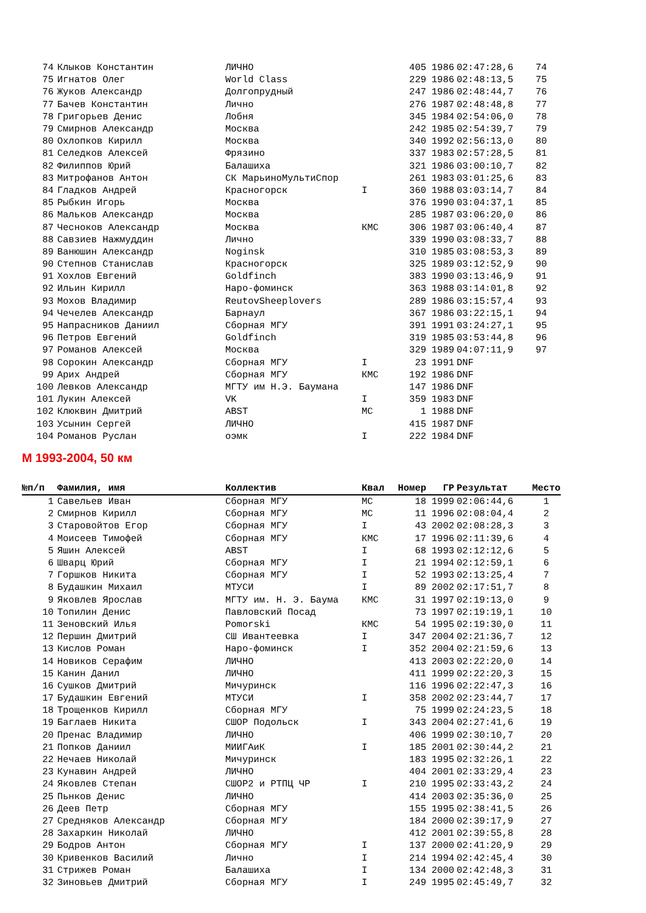| 74 | Клыков Константин | ЛИЧНО | | 405 | 1986 | 02:47:28,6 | 74 |
| 75 | Игнатов Олег | World Class | | 229 | 1986 | 02:48:13,5 | 75 |
| 76 | Жуков Александр | Долгопрудный | | 247 | 1986 | 02:48:44,7 | 76 |
| 77 | Бачев Константин | Лично | | 276 | 1987 | 02:48:48,8 | 77 |
| 78 | Григорьев Денис | Лобня | | 345 | 1984 | 02:54:06,0 | 78 |
| 79 | Смирнов Александр | Москва | | 242 | 1985 | 02:54:39,7 | 79 |
| 80 | Охлопков Кирилл | Москва | | 340 | 1992 | 02:56:13,0 | 80 |
| 81 | Селедков Алексей | Фрязино | | 337 | 1983 | 02:57:28,5 | 81 |
| 82 | Филиппов Юрий | Балашиха | | 321 | 1986 | 03:00:10,7 | 82 |
| 83 | Митрофанов Антон | СК МарьиноМультиСпор | | 261 | 1983 | 03:01:25,6 | 83 |
| 84 | Гладков Андрей | Красногорск | I | 360 | 1988 | 03:03:14,7 | 84 |
| 85 | Рыбкин Игорь | Москва | | 376 | 1990 | 03:04:37,1 | 85 |
| 86 | Мальков Александр | Москва | | 285 | 1987 | 03:06:20,0 | 86 |
| 87 | Чесноков Александр | Москва | КМС | 306 | 1987 | 03:06:40,4 | 87 |
| 88 | Савзиев Нажмуддин | Лично | | 339 | 1990 | 03:08:33,7 | 88 |
| 89 | Ванюшин Александр | Noginsk | | 310 | 1985 | 03:08:53,3 | 89 |
| 90 | Степнов Станислав | Красногорск | | 325 | 1989 | 03:12:52,9 | 90 |
| 91 | Хохлов Евгений | Goldfinch | | 383 | 1990 | 03:13:46,9 | 91 |
| 92 | Ильин Кирилл | Наро-фоминск | | 363 | 1988 | 03:14:01,8 | 92 |
| 93 | Мохов Владимир | ReutovSheeplovers | | 289 | 1986 | 03:15:57,4 | 93 |
| 94 | Чечелев Александр | Барнаул | | 367 | 1986 | 03:22:15,1 | 94 |
| 95 | Напрасников Даниил | Сборная МГУ | | 391 | 1991 | 03:24:27,1 | 95 |
| 96 | Петров Евгений | Goldfinch | | 319 | 1985 | 03:53:44,8 | 96 |
| 97 | Романов Алексей | Москва | | 329 | 1989 | 04:07:11,9 | 97 |
| 98 | Сорокин Александр | Сборная МГУ | I | 23 | 1991 | DNF | |
| 99 | Арих Андрей | Сборная МГУ | КМС | 192 | 1986 | DNF | |
| 100 | Левков Александр | МГТУ им Н.Э. Баумана | | 147 | 1986 | DNF | |
| 101 | Лукин Алексей | VK | I | 359 | 1983 | DNF | |
| 102 | Клюквин Дмитрий | ABST | МС | 1 | 1988 | DNF | |
| 103 | Усынин Сергей | ЛИЧНО | | 415 | 1987 | DNF | |
| 104 | Романов Руслан | оэмк | I | 222 | 1984 | DNF | |
М 1993-2004, 50 км
| №п/п | Фамилия, имя | Коллектив | Квал | Номер | ГР | Результат | Место |
| --- | --- | --- | --- | --- | --- | --- | --- |
| 1 | Савельев Иван | Сборная МГУ | МС | 18 | 1999 | 02:06:44,6 | 1 |
| 2 | Смирнов Кирилл | Сборная МГУ | МС | 11 | 1996 | 02:08:04,4 | 2 |
| 3 | Старовойтов Егор | Сборная МГУ | I | 43 | 2002 | 02:08:28,3 | 3 |
| 4 | Моисеев Тимофей | Сборная МГУ | КМС | 17 | 1996 | 02:11:39,6 | 4 |
| 5 | Яшин Алексей | ABST | I | 68 | 1993 | 02:12:12,6 | 5 |
| 6 | Шварц Юрий | Сборная МГУ | I | 21 | 1994 | 02:12:59,1 | 6 |
| 7 | Горшков Никита | Сборная МГУ | I | 52 | 1993 | 02:13:25,4 | 7 |
| 8 | Будашкин Михаил | МТУСИ | I | 89 | 2002 | 02:17:51,7 | 8 |
| 9 | Яковлев Ярослав | МГТУ им. Н. Э. Баума | КМС | 31 | 1997 | 02:19:13,0 | 9 |
| 10 | Топилин Денис | Павловский Посад | | 73 | 1997 | 02:19:19,1 | 10 |
| 11 | Зеновский Илья | Pomorski | КМС | 54 | 1995 | 02:19:30,0 | 11 |
| 12 | Першин Дмитрий | СШ Ивантеевка | I | 347 | 2004 | 02:21:36,7 | 12 |
| 13 | Кислов Роман | Наро-фоминск | I | 352 | 2004 | 02:21:59,6 | 13 |
| 14 | Новиков Серафим | ЛИЧНО | | 413 | 2003 | 02:22:20,0 | 14 |
| 15 | Канин Данил | ЛИЧНО | | 411 | 1999 | 02:22:20,3 | 15 |
| 16 | Сушков Дмитрий | Мичуринск | | 116 | 1996 | 02:22:47,3 | 16 |
| 17 | Будашкин Евгений | МТУСИ | I | 358 | 2002 | 02:23:44,7 | 17 |
| 18 | Трощенков Кирилл | Сборная МГУ | | 75 | 1999 | 02:24:23,5 | 18 |
| 19 | Баглаев Никита | СШОР Подольск | I | 343 | 2004 | 02:27:41,6 | 19 |
| 20 | Пренас Владимир | ЛИЧНО | | 406 | 1999 | 02:30:10,7 | 20 |
| 21 | Попков Даниил | МИИГАиК | I | 185 | 2001 | 02:30:44,2 | 21 |
| 22 | Нечаев Николай | Мичуринск | | 183 | 1995 | 02:32:26,1 | 22 |
| 23 | Кунавин Андрей | ЛИЧНО | | 404 | 2001 | 02:33:29,4 | 23 |
| 24 | Яковлев Степан | СШОР2 и РТПЦ ЧР | I | 210 | 1995 | 02:33:43,2 | 24 |
| 25 | Пьнков Денис | ЛИЧНО | | 414 | 2003 | 02:35:36,0 | 25 |
| 26 | Деев Петр | Сборная МГУ | | 155 | 1995 | 02:38:41,5 | 26 |
| 27 | Средняков Александр | Сборная МГУ | | 184 | 2000 | 02:39:17,9 | 27 |
| 28 | Захаркин Николай | ЛИЧНО | | 412 | 2001 | 02:39:55,8 | 28 |
| 29 | Бодров Антон | Сборная МГУ | I | 137 | 2000 | 02:41:20,9 | 29 |
| 30 | Кривенков Василий | Лично | I | 214 | 1994 | 02:42:45,4 | 30 |
| 31 | Стрижев Роман | Балашиха | I | 134 | 2000 | 02:42:48,3 | 31 |
| 32 | Зиновьев Дмитрий | Сборная МГУ | I | 249 | 1995 | 02:45:49,7 | 32 |